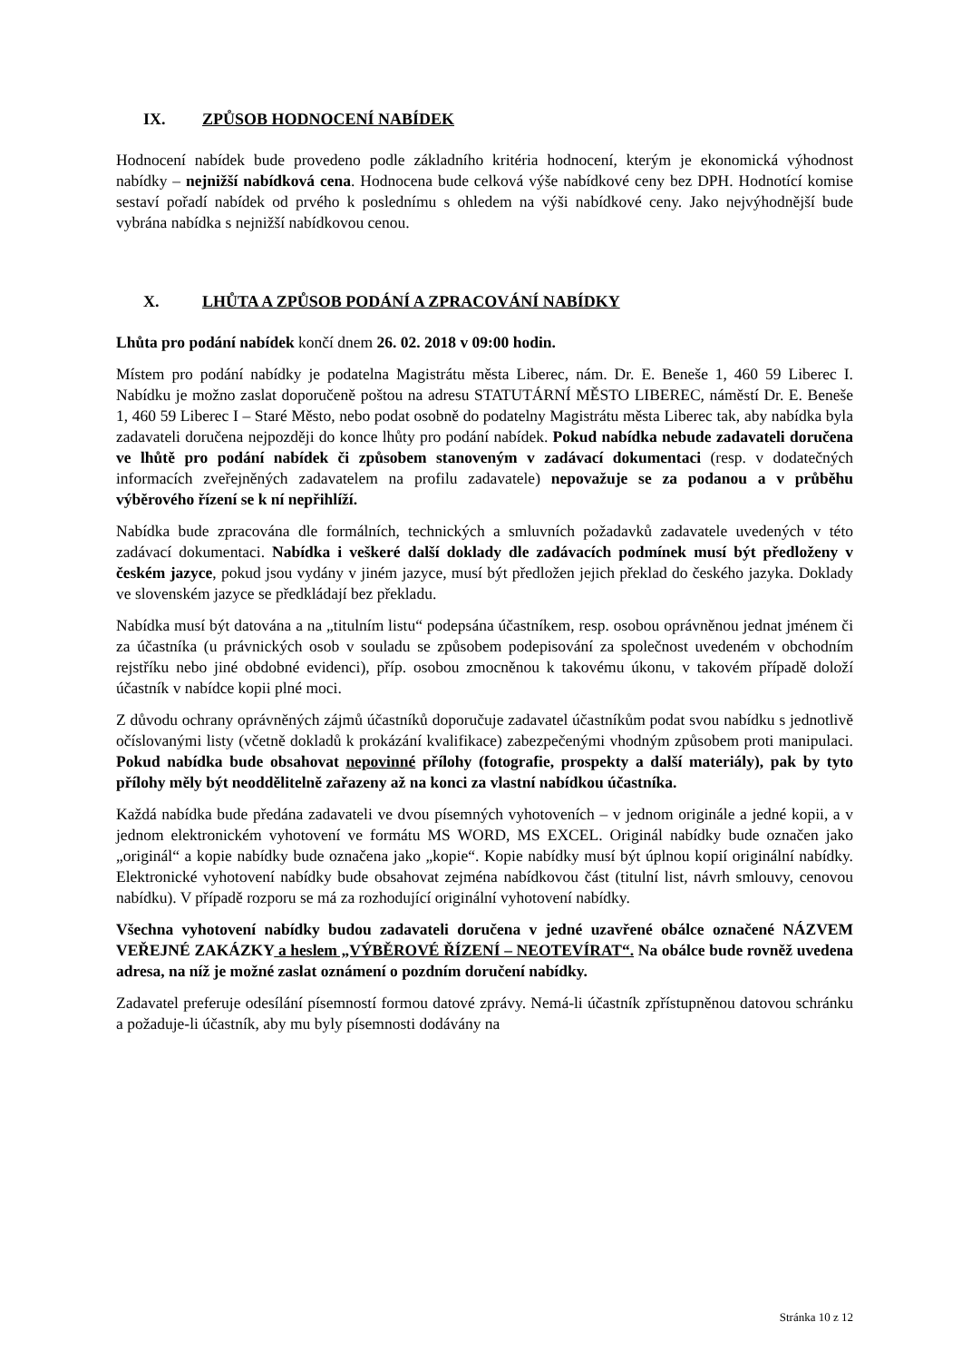IX. ZPŮSOB HODNOCENÍ NABÍDEK
Hodnocení nabídek bude provedeno podle základního kritéria hodnocení, kterým je ekonomická výhodnost nabídky – nejnižší nabídková cena. Hodnocena bude celková výše nabídkové ceny bez DPH. Hodnotící komise sestaví pořadí nabídek od prvého k poslednímu s ohledem na výši nabídkové ceny. Jako nejvýhodnější bude vybrána nabídka s nejnižší nabídkovou cenou.
X. LHŮTA A ZPŮSOB PODÁNÍ A ZPRACOVÁNÍ NABÍDKY
Lhůta pro podání nabídek končí dnem 26. 02. 2018 v 09:00 hodin.
Místem pro podání nabídky je podatelna Magistrátu města Liberec, nám. Dr. E. Beneše 1, 460 59 Liberec I. Nabídku je možno zaslat doporučeně poštou na adresu STATUTÁRNÍ MĚSTO LIBEREC, náměstí Dr. E. Beneše 1, 460 59 Liberec I – Staré Město, nebo podat osobně do podatelny Magistrátu města Liberec tak, aby nabídka byla zadavateli doručena nejpozději do konce lhůty pro podání nabídek. Pokud nabídka nebude zadavateli doručena ve lhůtě pro podání nabídek či způsobem stanoveným v zadávací dokumentaci (resp. v dodatečných informacích zveřejněných zadavatelem na profilu zadavatele) nepovažuje se za podanou a v průběhu výběrového řízení se k ní nepřihlíží.
Nabídka bude zpracována dle formálních, technických a smluvních požadavků zadavatele uvedených v této zadávací dokumentaci. Nabídka i veškeré další doklady dle zadávacích podmínek musí být předloženy v českém jazyce, pokud jsou vydány v jiném jazyce, musí být předložen jejich překlad do českého jazyka. Doklady ve slovenském jazyce se předkládají bez překladu.
Nabídka musí být datována a na „titulním listu“ podepsána účastníkem, resp. osobou oprávněnou jednat jménem či za účastníka (u právnických osob v souladu se způsobem podepisování za společnost uvedeném v obchodním rejstříku nebo jiné obdobné evidenci), příp. osobou zmocněnou k takovému úkonu, v takovém případě doloží účastník v nabídce kopii plné moci.
Z důvodu ochrany oprávněných zájmů účastníků doporučuje zadavatel účastníkům podat svou nabídku s jednotlivě očíslovanými listy (včetně dokladů k prokázání kvalifikace) zabezpečenými vhodným způsobem proti manipulaci. Pokud nabídka bude obsahovat nepovinné přílohy (fotografie, prospekty a další materiály), pak by tyto přílohy měly být neoddělitelně zařazeny až na konci za vlastní nabídkou účastníka.
Každá nabídka bude předána zadavateli ve dvou písemných vyhotoveních – v jednom originále a jedné kopii, a v jednom elektronickém vyhotovení ve formátu MS WORD, MS EXCEL. Originál nabídky bude označen jako „originál“ a kopie nabídky bude označena jako „kopie“. Kopie nabídky musí být úplnou kopií originální nabídky. Elektronické vyhotovení nabídky bude obsahovat zejména nabídkovou část (titulní list, návrh smlouvy, cenovou nabídku). V případě rozporu se má za rozhodující originální vyhotovení nabídky.
Všechna vyhotovení nabídky budou zadavateli doručena v jedné uzavřené obálce označené NÁZVEM VEŘEJNÉ ZAKÁZKY a heslem „VÝBĚROVÉ ŘÍZENÍ – NEOTEVÍRAT“. Na obálce bude rovněž uvedena adresa, na níž je možné zaslat oznámení o pozdním doručení nabídky.
Zadavatel preferuje odesílání písemností formou datové zprávy. Nemá-li účastník zpřístupněnou datovou schránku a požaduje-li účastník, aby mu byly písemnosti dodávány na
Stránka 10 z 12